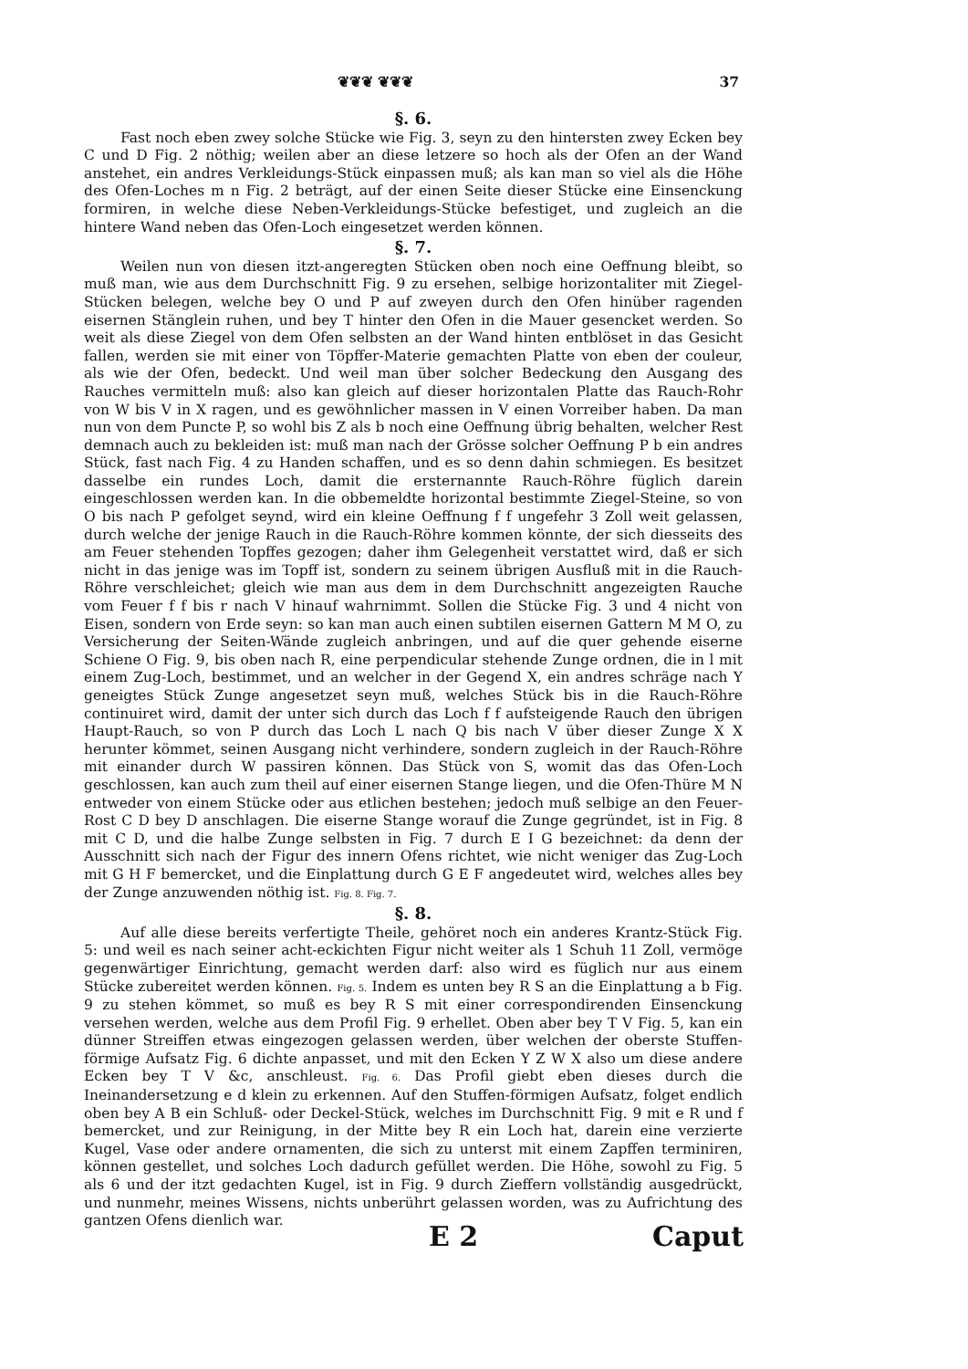❦❦❦ ❦❦❦ 37
§. 6.
Fast noch eben zwey solche Stücke wie Fig. 3, seyn zu den hintersten zwey Ecken bey C und D Fig. 2 nöthig; weilen aber an diese letzere so hoch als der Ofen an der Wand anstehet, ein andres Verkleidungs-Stück einpassen muß; als kan man so viel als die Höhe des Ofen-Loches m n Fig. 2 beträgt, auf der einen Seite dieser Stücke eine Einsenckung formiren, in welche diese Neben-Verkleidungs-Stücke befestiget, und zugleich an die hintere Wand neben das Ofen-Loch eingesetzet werden können.
§. 7.
Weilen nun von diesen itzt-angeregten Stücken oben noch eine Oeffnung bleibt, so muß man, wie aus dem Durchschnitt Fig. 9 zu ersehen, selbige horizontaliter mit Ziegel-Stücken belegen, welche bey O und P auf zweyen durch den Ofen hinüber ragenden eisernen Stänglein ruhen, und bey T hinter den Ofen in die Mauer gesencket werden. So weit als diese Ziegel von dem Ofen selbsten an der Wand hinten entblöset in das Gesicht fallen, werden sie mit einer von Töpffer-Materie gemachten Platte von eben der couleur, als wie der Ofen, bedeckt. Und weil man über solcher Bedeckung den Ausgang des Rauches vermitteln muß: also kan gleich auf dieser horizontalen Platte das Rauch-Rohr von W bis V in X ragen, und es gewöhnlicher massen in V einen Vorreiber haben. Da man nun von dem Puncte P, so wohl bis Z als b noch eine Oeffnung übrig behalten, welcher Rest demnach auch zu bekleiden ist: muß man nach der Grösse solcher Oeffnung P b ein andres Stück, fast nach Fig. 4 zu Handen schaffen, und es so denn dahin schmiegen. Es besitzet dasselbe ein rundes Loch, damit die ersternannte Rauch-Röhre füglich darein eingeschlossen werden kan. In die obbemeldte horizontal bestimmte Ziegel-Steine, so von O bis nach P gefolget seynd, wird ein kleine Oeffnung f f ungefehr 3 Zoll weit gelassen, durch welche der jenige Rauch in die Rauch-Röhre kommen könnte, der sich diesseits des am Feuer stehenden Topffes gezogen; daher ihm Gelegenheit verstattet wird, daß er sich nicht in das jenige was im Topff ist, sondern zu seinem übrigen Ausfluß mit in die Rauch-Röhre verschleichet; gleich wie man aus dem in dem Durchschnitt angezeigten Rauche vom Feuer f f bis r nach V hinauf wahrnimmt. Sollen die Stücke Fig. 3 und 4 nicht von Eisen, sondern von Erde seyn: so kan man auch einen subtilen eisernen Gattern M M O, zu Versicherung der Seiten-Wände zugleich anbringen, und auf die quer gehende eiserne Schiene O Fig. 9, bis oben nach R, eine perpendicular stehende Zunge ordnen, die in l mit einem Zug-Loch, bestimmet, und an welcher in der Gegend X, ein andres schräge nach Y geneigtes Stück Zunge angesetzet seyn muß, welches Stück bis in die Rauch-Röhre continuiret wird, damit der unter sich durch das Loch f f aufsteigende Rauch den übrigen Haupt-Rauch, so von P durch das Loch L nach Q bis nach V über dieser Zunge X X herunter kömmet, seinen Ausgang nicht verhindere, sondern zugleich in der Rauch-Röhre mit einander durch W passiren können. Das Stück von S, womit das das Ofen-Loch geschlossen, kan auch zum theil auf einer eisernen Stange liegen, und die Ofen-Thüre M N entweder von einem Stücke oder aus etlichen bestehen; jedoch muß selbige an den Feuer-Rost C D bey D anschlagen. Die eiserne Stange worauf die Zunge gegründet, ist in Fig. 8 mit C D, und die halbe Zunge selbsten in Fig. 7 durch E I G bezeichnet: da denn der Ausschnitt sich nach der Figur des innern Ofens richtet, wie nicht weniger das Zug-Loch mit G H F bemercket, und die Einplattung durch G E F angedeutet wird, welches alles bey der Zunge anzuwenden nöthig ist. Fig. 8. Fig. 7.
§. 8.
Auf alle diese bereits verfertigte Theile, gehöret noch ein anderes Krantz-Stück Fig. 5: und weil es nach seiner acht-eckichten Figur nicht weiter als 1 Schuh 11 Zoll, vermöge gegenwärtiger Einrichtung, gemacht werden darf: also wird es füglich nur aus einem Stücke zubereitet werden können. Fig. 5. Indem es unten bey R S an die Einplattung a b Fig. 9 zu stehen kömmet, so muß es bey R S mit einer correspondirenden Einsenckung versehen werden, welche aus dem Profil Fig. 9 erhellet. Oben aber bey T V Fig. 5, kan ein dünner Streiffen etwas eingezogen gelassen werden, über welchen der oberste Stuffen-förmige Aufsatz Fig. 6 dichte anpasset, und mit den Ecken Y Z W X also um diese andere Ecken bey T V &c, anschleust. Fig. 6. Das Profil giebt eben dieses durch die Ineinandersetzung e d klein zu erkennen. Auf den Stuffen-förmigen Aufsatz, folget endlich oben bey A B ein Schluß- oder Deckel-Stück, welches im Durchschnitt Fig. 9 mit e R und f bemercket, und zur Reinigung, in der Mitte bey R ein Loch hat, darein eine verzierte Kugel, Vase oder andere ornamenten, die sich zu unterst mit einem Zapffen terminiren, können gestellet, und solches Loch dadurch gefüllet werden. Die Höhe, sowohl zu Fig. 5 als 6 und der itzt gedachten Kugel, ist in Fig. 9 durch Zieffern vollständig ausgedrückt, und nunmehr, meines Wissens, nichts unberührt gelassen worden, was zu Aufrichtung des gantzen Ofens dienlich war.
E 2 Caput